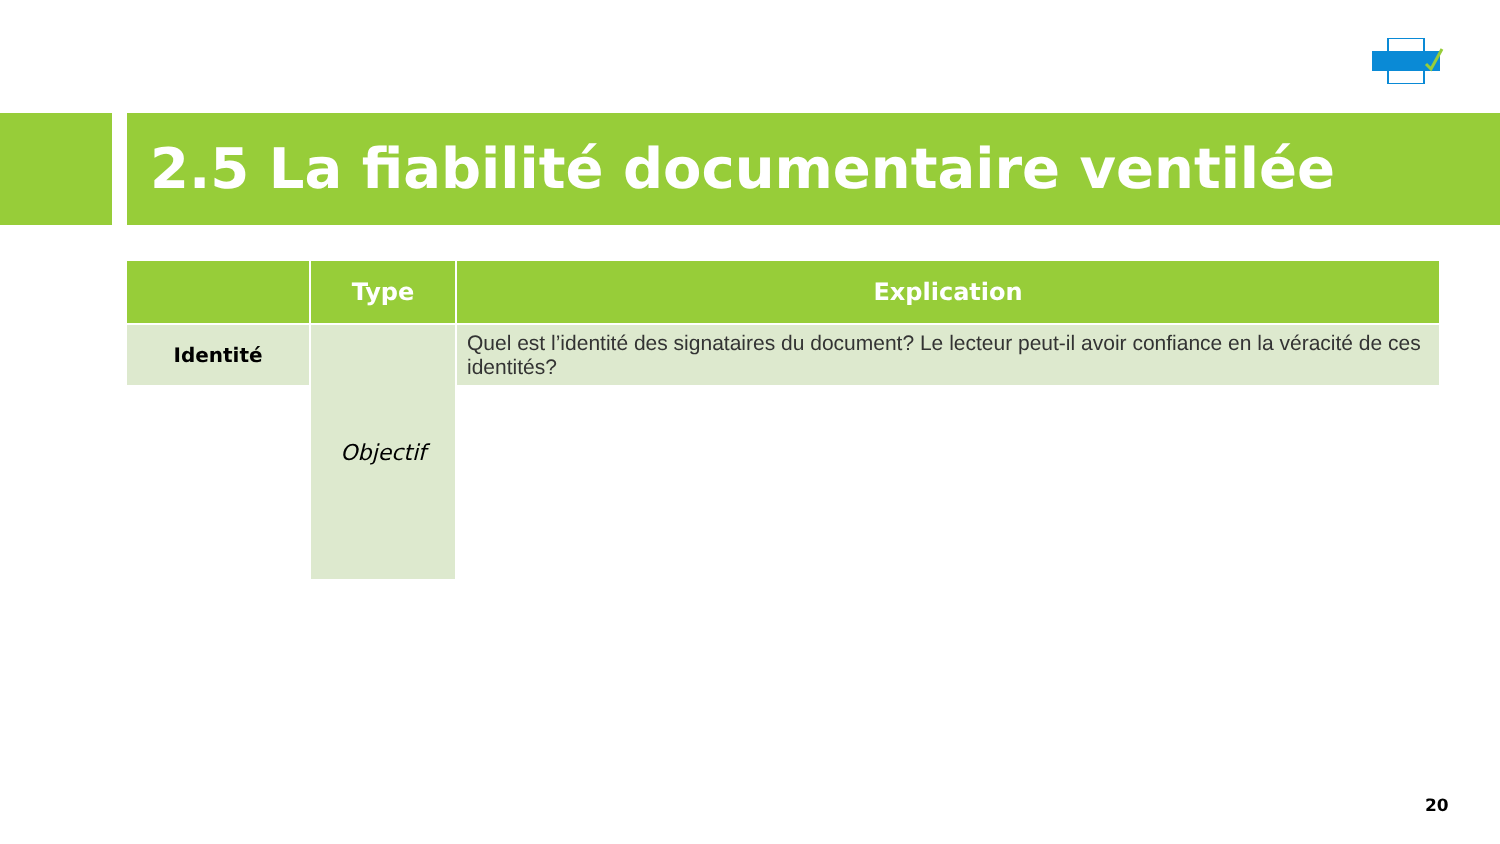2.5 La fiabilité documentaire ventilée
| | Type | Explication |
| --- | --- | --- |
| Identité | Objectif | Quel est l’identité des signataires du document? Le lecteur peut-il avoir confiance en la véracité de ces identités? |
20